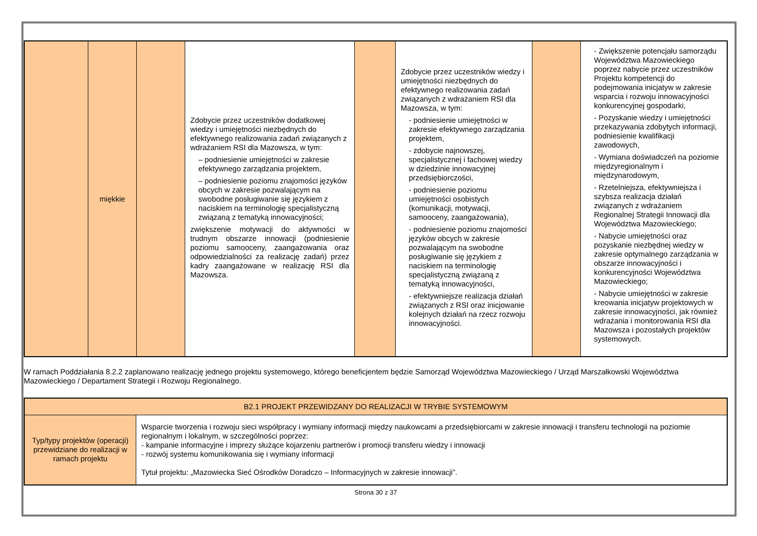| | miękkie | | Zdobycie przez uczestników dodatkowej wiedzy i umiejętności niezbędnych do efektywnego realizowania zadań związanych z wdrażaniem RSI dla Mazowsza, w tym: – podniesienie umiejętności w zakresie efektywnego zarządzania projektem, – podniesienie poziomu znajomości języków obcych w zakresie pozwalającym na swobodne posługiwanie się językiem z naciskiem na terminologię specjalistyczną związaną z tematyką innowacyjności; zwiększenie motywacji do aktywności w trudnym obszarze innowacji (podniesienie poziomu samooceny, zaangażowania oraz odpowiedzialności za realizację zadań) przez kadry zaangażowane w realizację RSI dla Mazowsza. | | Zdobycie przez uczestników wiedzy i umiejętności niezbędnych do efektywnego realizowania zadań związanych z wdrażaniem RSI dla Mazowsza, w tym: - podniesienie umiejętności w zakresie efektywnego zarządzania projektem, - zdobycie najnowszej, specjalistycznej i fachowej wiedzy w dziedzinie innowacyjnej przedsiębiorczości, - podniesienie poziomu umiejętności osobistych (komunikacji, motywacji, samooceny, zaangażowania), - podniesienie poziomu znajomości języków obcych w zakresie pozwalającym na swobodne posługiwanie się językiem z naciskiem na terminologię specjalistyczną związaną z tematyką innowacyjności, - efektywniejsze realizacja działań związanych z RSI oraz inicjowanie kolejnych działań na rzecz rozwoju innowacyjności. | | - Zwiększenie potencjału samorządu Województwa Mazowieckiego poprzez nabycie przez uczestników Projektu kompetencji do podejmowania inicjatyw w zakresie wsparcia i rozwoju innowacyjności konkurencyjnej gospodarki, - Pozyskanie wiedzy i umiejętności przekazywania zdobytych informacji, podniesienie kwalifikacji zawodowych, - Wymiana doświadczeń na poziomie międzyregionalnym i międzynarodowym, - Rzetelniejsza, efektywniejsza i szybsza realizacja działań związanych z wdrażaniem Regionalnej Strategii Innowacji dla Województwa Mazowieckiego; - Nabycie umiejętności oraz pozyskanie niezbędnej wiedzy w zakresie optymalnego zarządzania w obszarze innowacyjności i konkurencyjności Województwa Mazowieckiego; - Nabycie umiejętności w zakresie kreowania inicjatyw projektowych w zakresie innowacyjności, jak również wdrażania i monitorowania RSI dla Mazowsza i pozostałych projektów systemowych. |
W ramach Poddziałania 8.2.2 zaplanowano realizację jednego projektu systemowego, którego beneficjentem będzie Samorząd Województwa Mazowieckiego / Urząd Marszałkowski Województwa Mazowieckiego / Departament Strategii i Rozwoju Regionalnego.
| B2.1 PROJEKT PRZEWIDZANY DO REALIZACJI W TRYBIE SYSTEMOWYM | |
| Typ/typy projektów (operacji) przewidziane do realizacji w ramach projektu | Wsparcie tworzenia i rozwoju sieci współpracy i wymiany informacji między naukowcami a przedsiębiorcami w zakresie innowacji i transferu technologii na poziomie regionalnym i lokalnym, w szczególności poprzez: - kampanie informacyjne i imprezy służące kojarzeniu partnerów i promocji transferu wiedzy i innowacji - rozwój systemu komunikowania się i wymiany informacji Tytuł projektu: „Mazowiecka Sieć Ośrodków Doradczo – Informacyjnych w zakresie innowacji”. |
Strona 30 z 37